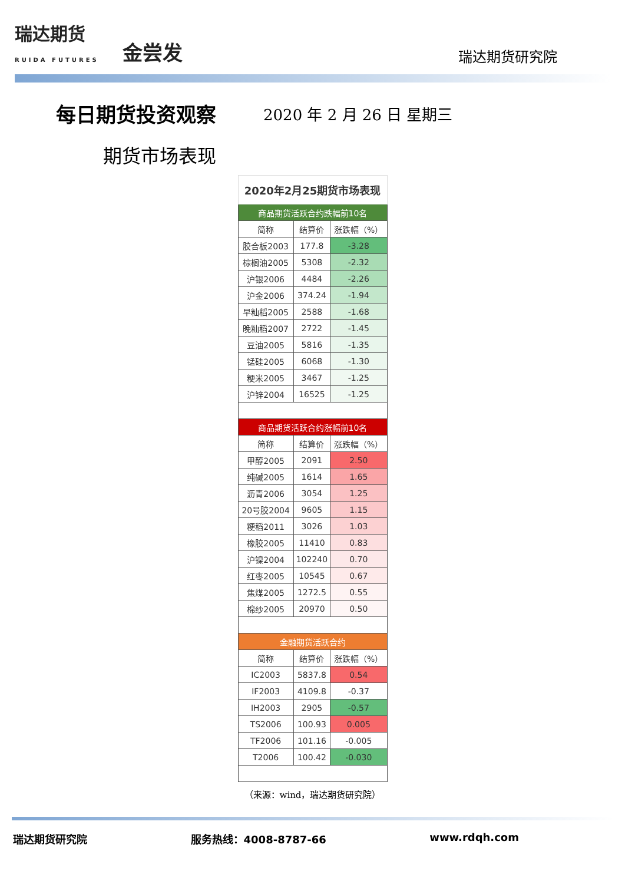瑞达期货
RUIDA FUTURES 金尝发 瑞达期货研究院
每日期货投资观察
2020 年 2 月 26 日 星期三
期货市场表现
| 2020年2月25期货市场表现 | | |
| --- | --- | --- |
| 商品期货活跃合约跌幅前10名 | | |
| 简称 | 结算价 | 涨跌幅（%） |
| 胶合板2003 | 177.8 | -3.28 |
| 棕榈油2005 | 5308 | -2.32 |
| 沪银2006 | 4484 | -2.26 |
| 沪金2006 | 374.24 | -1.94 |
| 早籼稻2005 | 2588 | -1.68 |
| 晚籼稻2007 | 2722 | -1.45 |
| 豆油2005 | 5816 | -1.35 |
| 锰硅2005 | 6068 | -1.30 |
| 粳米2005 | 3467 | -1.25 |
| 沪锌2004 | 16525 | -1.25 |
| 商品期货活跃合约涨幅前10名 | | |
| 简称 | 结算价 | 涨跌幅（%） |
| 甲醇2005 | 2091 | 2.50 |
| 纯碱2005 | 1614 | 1.65 |
| 沥青2006 | 3054 | 1.25 |
| 20号胶2004 | 9605 | 1.15 |
| 粳稻2011 | 3026 | 1.03 |
| 橡胶2005 | 11410 | 0.83 |
| 沪镍2004 | 102240 | 0.70 |
| 红枣2005 | 10545 | 0.67 |
| 焦煤2005 | 1272.5 | 0.55 |
| 棉纱2005 | 20970 | 0.50 |
| 金融期货活跃合约 | | |
| 简称 | 结算价 | 涨跌幅（%） |
| IC2003 | 5837.8 | 0.54 |
| IF2003 | 4109.8 | -0.37 |
| IH2003 | 2905 | -0.57 |
| TS2006 | 100.93 | 0.005 |
| TF2006 | 101.16 | -0.005 |
| T2006 | 100.42 | -0.030 |
（来源：wind，瑞达期货研究院）
瑞达期货研究院 服务热线：4008-8787-66 www.rdqh.com